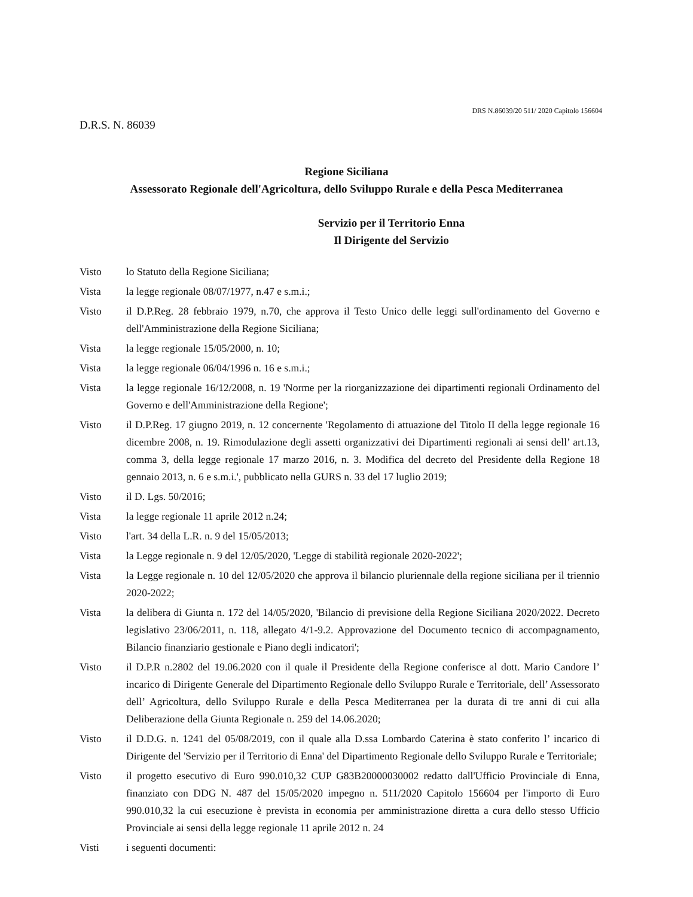DRS N.86039/20 511/ 2020 Capitolo 156604
D.R.S. N. 86039
Regione Siciliana
Assessorato Regionale dell'Agricoltura, dello Sviluppo Rurale e della Pesca Mediterranea
Servizio per il Territorio Enna
Il Dirigente del Servizio
Visto lo Statuto della Regione Siciliana;
Vista la legge regionale 08/07/1977, n.47 e s.m.i.;
Visto il D.P.Reg. 28 febbraio 1979, n.70, che approva il Testo Unico delle leggi sull'ordinamento del Governo e dell'Amministrazione della Regione Siciliana;
Vista la legge regionale 15/05/2000, n. 10;
Vista la legge regionale 06/04/1996 n. 16 e s.m.i.;
Vista la legge regionale 16/12/2008, n. 19 'Norme per la riorganizzazione dei dipartimenti regionali Ordinamento del Governo e dell'Amministrazione della Regione';
Visto il D.P.Reg. 17 giugno 2019, n. 12 concernente 'Regolamento di attuazione del Titolo II della legge regionale 16 dicembre 2008, n. 19. Rimodulazione degli assetti organizzativi dei Dipartimenti regionali ai sensi dell’ art.13, comma 3, della legge regionale 17 marzo 2016, n. 3. Modifica del decreto del Presidente della Regione 18 gennaio 2013, n. 6 e s.m.i.', pubblicato nella GURS n. 33 del 17 luglio 2019;
Visto il D. Lgs. 50/2016;
Vista la legge regionale 11 aprile 2012 n.24;
Visto l'art. 34 della L.R. n. 9 del 15/05/2013;
Vista la Legge regionale n. 9 del 12/05/2020, 'Legge di stabilità regionale 2020-2022';
Vista la Legge regionale n. 10 del 12/05/2020 che approva il bilancio pluriennale della regione siciliana per il triennio 2020-2022;
Vista la delibera di Giunta n. 172 del 14/05/2020, 'Bilancio di previsione della Regione Siciliana 2020/2022. Decreto legislativo 23/06/2011, n. 118, allegato 4/1-9.2. Approvazione del Documento tecnico di accompagnamento, Bilancio finanziario gestionale e Piano degli indicatori';
Visto il D.P.R n.2802 del 19.06.2020 con il quale il Presidente della Regione conferisce al dott. Mario Candore l’ incarico di Dirigente Generale del Dipartimento Regionale dello Sviluppo Rurale e Territoriale, dell’ Assessorato dell’ Agricoltura, dello Sviluppo Rurale e della Pesca Mediterranea per la durata di tre anni di cui alla Deliberazione della Giunta Regionale n. 259 del 14.06.2020;
Visto il D.D.G. n. 1241 del 05/08/2019, con il quale alla D.ssa Lombardo Caterina è stato conferito l’ incarico di Dirigente del 'Servizio per il Territorio di Enna' del Dipartimento Regionale dello Sviluppo Rurale e Territoriale;
Visto il progetto esecutivo di Euro 990.010,32 CUP G83B20000030002 redatto dall'Ufficio Provinciale di Enna, finanziato con DDG N. 487 del 15/05/2020 impegno n. 511/2020 Capitolo 156604 per l'importo di Euro 990.010,32 la cui esecuzione è prevista in economia per amministrazione diretta a cura dello stesso Ufficio Provinciale ai sensi della legge regionale 11 aprile 2012 n. 24
Visti i seguenti documenti: